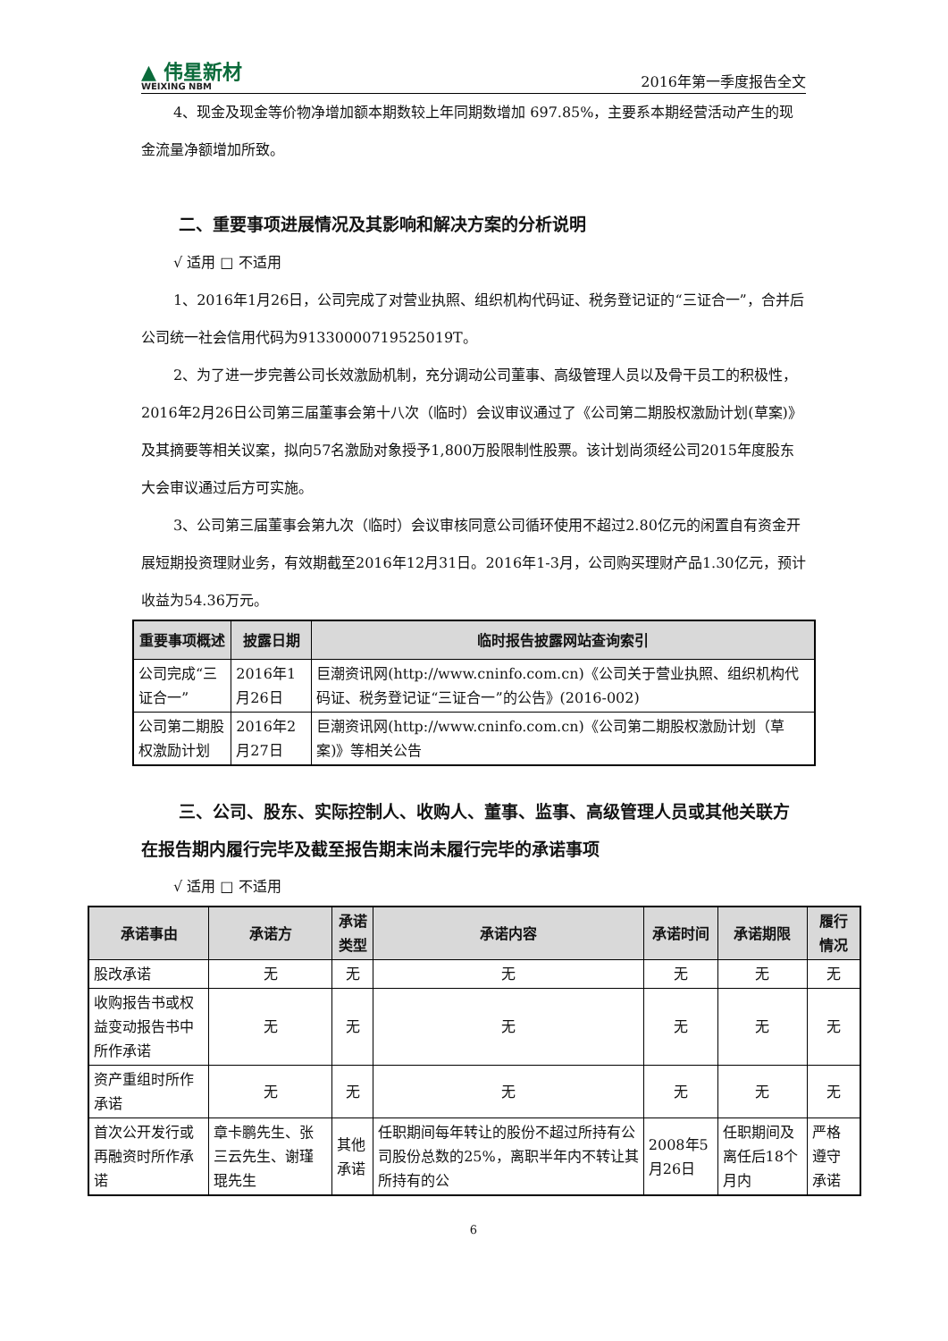▲ 伟星新材
WEIXING NBM
2016年第一季度报告全文
4、现金及现金等价物净增加额本期数较上年同期数增加 697.85%，主要系本期经营活动产生的现金流量净额增加所致。
二、重要事项进展情况及其影响和解决方案的分析说明
√ 适用 □ 不适用
1、2016年1月26日，公司完成了对营业执照、组织机构代码证、税务登记证的“三证合一”，合并后公司统一社会信用代码为91330000719525019T。
2、为了进一步完善公司长效激励机制，充分调动公司董事、高级管理人员以及骨干员工的积极性，2016年2月26日公司第三届董事会第十八次（临时）会议审议通过了《公司第二期股权激励计划(草案)》及其摘要等相关议案，拟向57名激励对象授予1,800万股限制性股票。该计划尚须经公司2015年度股东大会审议通过后方可实施。
3、公司第三届董事会第九次（临时）会议审核同意公司循环使用不超过2.80亿元的闲置自有资金开展短期投资理财业务，有效期截至2016年12月31日。2016年1-3月，公司购买理财产品1.30亿元，预计收益为54.36万元。
| 重要事项概述 | 披露日期 | 临时报告披露网站查询索引 |
| --- | --- | --- |
| 公司完成“三证合一” | 2016年1月26日 | 巨潮资讯网(http://www.cninfo.com.cn)《公司关于营业执照、组织机构代码证、税务登记证“三证合一”的公告》(2016-002) |
| 公司第二期股权激励计划 | 2016年2月27日 | 巨潮资讯网(http://www.cninfo.com.cn)《公司第二期股权激励计划（草案)》等相关公告 |
三、公司、股东、实际控制人、收购人、董事、监事、高级管理人员或其他关联方在报告期内履行完毕及截至报告期末尚未履行完毕的承诺事项
√ 适用 □ 不适用
| 承诺事由 | 承诺方 | 承诺类型 | 承诺内容 | 承诺时间 | 承诺期限 | 履行情况 |
| --- | --- | --- | --- | --- | --- | --- |
| 股改承诺 | 无 | 无 | 无 | 无 | 无 | 无 |
| 收购报告书或权益变动报告书中所作承诺 | 无 | 无 | 无 | 无 | 无 | 无 |
| 资产重组时所作承诺 | 无 | 无 | 无 | 无 | 无 | 无 |
| 首次公开发行或再融资时所作承诺 | 章卡鹏先生、张三云先生、谢瑾琨先生 | 其他承诺 | 任职期间每年转让的股份不超过所持有公司股份总数的25%，离职半年内不转让其所持有的公 | 2008年5月26日 | 任职期间及离任后18个月内 | 严格遵守承诺 |
6